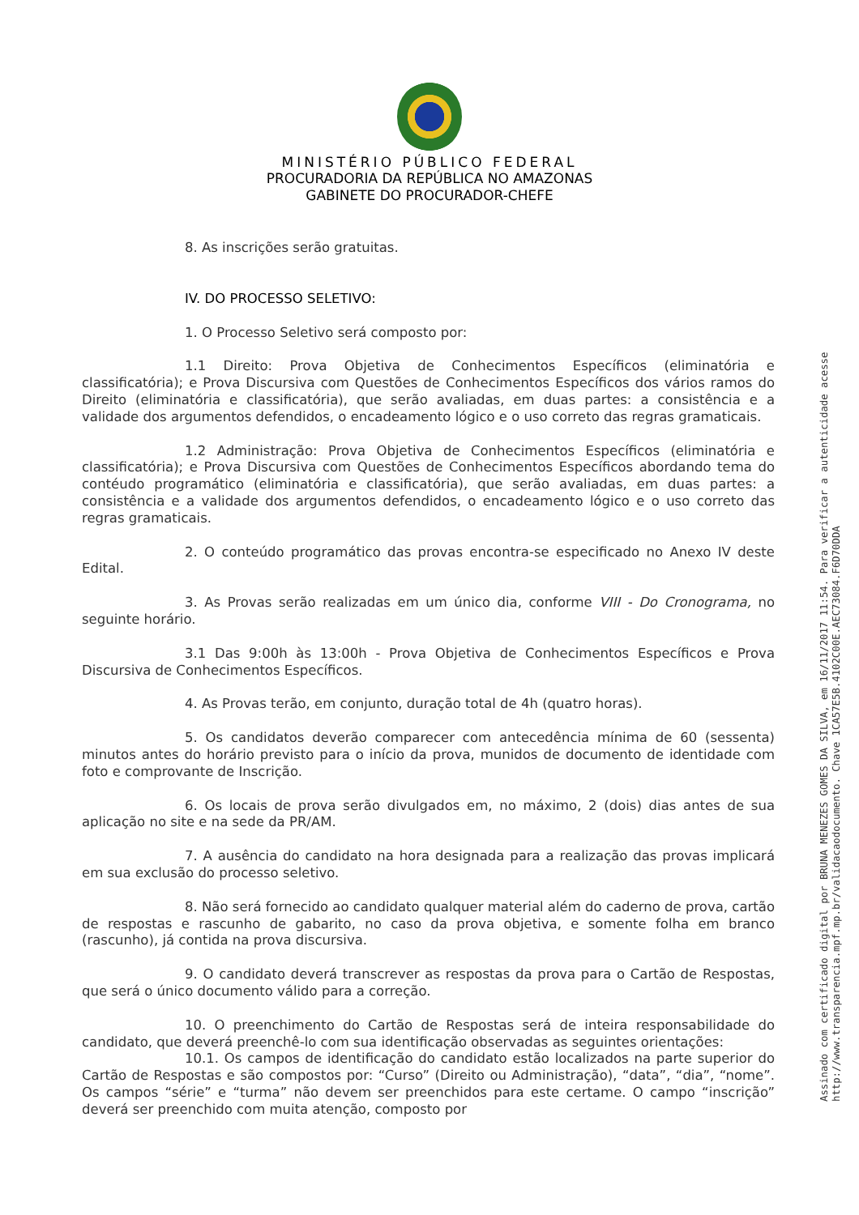MINISTÉRIO PÚBLICO FEDERAL
PROCURADORIA DA REPÚBLICA NO AMAZONAS
GABINETE DO PROCURADOR-CHEFE
8. As inscrições serão gratuitas.
IV. DO PROCESSO SELETIVO:
1. O Processo Seletivo será composto por:
1.1 Direito: Prova Objetiva de Conhecimentos Específicos (eliminatória e classificatória); e Prova Discursiva com Questões de Conhecimentos Específicos dos vários ramos do Direito (eliminatória e classificatória), que serão avaliadas, em duas partes: a consistência e a validade dos argumentos defendidos, o encadeamento lógico e o uso correto das regras gramaticais.
1.2 Administração: Prova Objetiva de Conhecimentos Específicos (eliminatória e classificatória); e Prova Discursiva com Questões de Conhecimentos Específicos abordando tema do contéudo programático (eliminatória e classificatória), que serão avaliadas, em duas partes: a consistência e a validade dos argumentos defendidos, o encadeamento lógico e o uso correto das regras gramaticais.
2. O conteúdo programático das provas encontra-se especificado no Anexo IV deste Edital.
3. As Provas serão realizadas em um único dia, conforme VIII - Do Cronograma, no seguinte horário.
3.1 Das 9:00h às 13:00h - Prova Objetiva de Conhecimentos Específicos e Prova Discursiva de Conhecimentos Específicos.
4. As Provas terão, em conjunto, duração total de 4h (quatro horas).
5. Os candidatos deverão comparecer com antecedência mínima de 60 (sessenta) minutos antes do horário previsto para o início da prova, munidos de documento de identidade com foto e comprovante de Inscrição.
6. Os locais de prova serão divulgados em, no máximo, 2 (dois) dias antes de sua aplicação no site e na sede da PR/AM.
7. A ausência do candidato na hora designada para a realização das provas implicará em sua exclusão do processo seletivo.
8. Não será fornecido ao candidato qualquer material além do caderno de prova, cartão de respostas e rascunho de gabarito, no caso da prova objetiva, e somente folha em branco (rascunho), já contida na prova discursiva.
9. O candidato deverá transcrever as respostas da prova para o Cartão de Respostas, que será o único documento válido para a correção.
10. O preenchimento do Cartão de Respostas será de inteira responsabilidade do candidato, que deverá preenchê-lo com sua identificação observadas as seguintes orientações:
10.1. Os campos de identificação do candidato estão localizados na parte superior do Cartão de Respostas e são compostos por: “Curso” (Direito ou Administração), “data”, “dia”, “nome”. Os campos “série” e “turma” não devem ser preenchidos para este certame. O campo “inscrição” deverá ser preenchido com muita atenção, composto por
Assinado com certificado digital por BRUNA MENEZES GOMES DA SILVA, em 16/11/2017 11:54. Para verificar a autenticidade acesse http://www.transparencia.mpf.mp.br/validacaodocumento. Chave 1CA57E5B.4102C00E.AEC73084.F6D70DDA